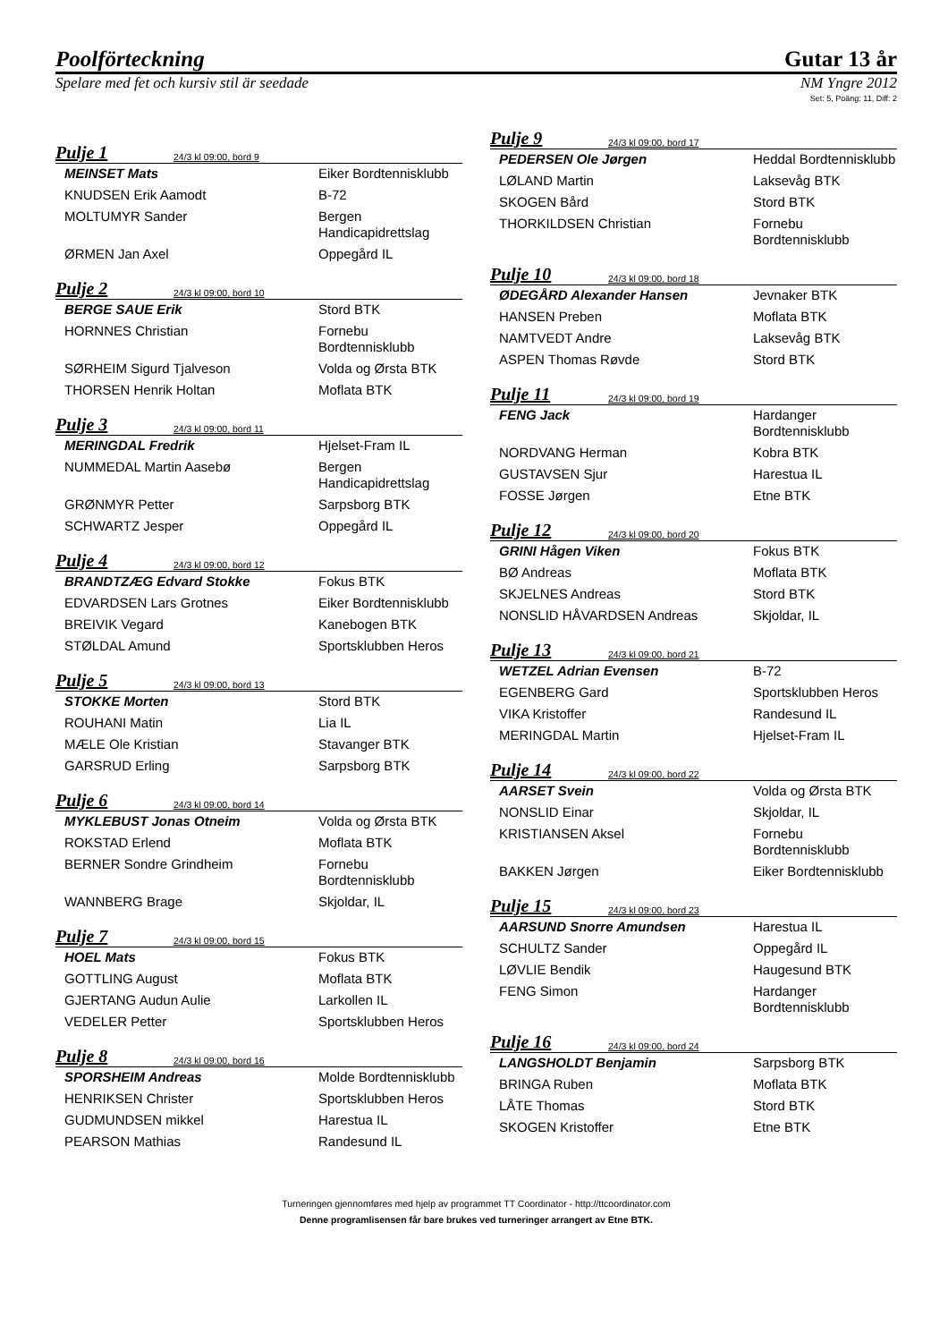Poolförteckning Gutar 13 år
Spelare med fet och kursiv stil är seedade NM Yngre 2012
Set: 5, Poäng: 11, Diff: 2
Pulje 1 24/3 kl 09:00, bord 9
| MEINSET Mats | Eiker Bordtennisklubb |
| KNUDSEN Erik Aamodt | B-72 |
| MOLTUMYR Sander | Bergen Handicapidrettslag |
| ØRMEN Jan Axel | Oppegård IL |
Pulje 2 24/3 kl 09:00, bord 10
| BERGE SAUE Erik | Stord BTK |
| HORNNES Christian | Fornebu Bordtennisklubb |
| SØRHEIM Sigurd Tjalveson | Volda og Ørsta BTK |
| THORSEN Henrik Holtan | Moflata BTK |
Pulje 3 24/3 kl 09:00, bord 11
| MERINGDAL Fredrik | Hjelset-Fram IL |
| NUMMEDAL Martin Aasebø | Bergen Handicapidrettslag |
| GRØNMYR Petter | Sarpsborg BTK |
| SCHWARTZ Jesper | Oppegård IL |
Pulje 4 24/3 kl 09:00, bord 12
| BRANDTZÆG Edvard Stokke | Fokus BTK |
| EDVARDSEN Lars Grotnes | Eiker Bordtennisklubb |
| BREIVIK Vegard | Kanebogen BTK |
| STØLDAL Amund | Sportsklubben Heros |
Pulje 5 24/3 kl 09:00, bord 13
| STOKKE Morten | Stord BTK |
| ROUHANI Matin | Lia IL |
| MÆLE Ole Kristian | Stavanger BTK |
| GARSRUD Erling | Sarpsborg BTK |
Pulje 6 24/3 kl 09:00, bord 14
| MYKLEBUST Jonas Otneim | Volda og Ørsta BTK |
| ROKSTAD Erlend | Moflata BTK |
| BERNER Sondre Grindheim | Fornebu Bordtennisklubb |
| WANNBERG Brage | Skjoldar, IL |
Pulje 7 24/3 kl 09:00, bord 15
| HOEL Mats | Fokus BTK |
| GOTTLING August | Moflata BTK |
| GJERTANG Audun Aulie | Larkollen IL |
| VEDELER Petter | Sportsklubben Heros |
Pulje 8 24/3 kl 09:00, bord 16
| SPORSHEIM Andreas | Molde Bordtennisklubb |
| HENRIKSEN Christer | Sportsklubben Heros |
| GUDMUNDSEN mikkel | Harestua IL |
| PEARSON Mathias | Randesund IL |
Pulje 9 24/3 kl 09:00, bord 17
| PEDERSEN Ole Jørgen | Heddal Bordtennisklubb |
| LØLAND Martin | Laksevåg BTK |
| SKOGEN Bård | Stord BTK |
| THORKILDSEN Christian | Fornebu Bordtennisklubb |
Pulje 10 24/3 kl 09:00, bord 18
| ØDEGÅRD Alexander Hansen | Jevnaker BTK |
| HANSEN Preben | Moflata BTK |
| NAMTVEDT Andre | Laksevåg BTK |
| ASPEN Thomas Røvde | Stord BTK |
Pulje 11 24/3 kl 09:00, bord 19
| FENG Jack | Hardanger Bordtennisklubb |
| NORDVANG Herman | Kobra BTK |
| GUSTAVSEN Sjur | Harestua IL |
| FOSSE Jørgen | Etne BTK |
Pulje 12 24/3 kl 09:00, bord 20
| GRINI Hågen Viken | Fokus BTK |
| BØ Andreas | Moflata BTK |
| SKJELNES Andreas | Stord BTK |
| NONSLID HÅVARDSEN Andreas | Skjoldar, IL |
Pulje 13 24/3 kl 09:00, bord 21
| WETZEL Adrian Evensen | B-72 |
| EGENBERG Gard | Sportsklubben Heros |
| VIKA Kristoffer | Randesund IL |
| MERINGDAL Martin | Hjelset-Fram IL |
Pulje 14 24/3 kl 09:00, bord 22
| AARSET Svein | Volda og Ørsta BTK |
| NONSLID Einar | Skjoldar, IL |
| KRISTIANSEN Aksel | Fornebu Bordtennisklubb |
| BAKKEN Jørgen | Eiker Bordtennisklubb |
Pulje 15 24/3 kl 09:00, bord 23
| AARSUND Snorre Amundsen | Harestua IL |
| SCHULTZ Sander | Oppegård IL |
| LØVLIE Bendik | Haugesund BTK |
| FENG Simon | Hardanger Bordtennisklubb |
Pulje 16 24/3 kl 09:00, bord 24
| LANGSHOLDT Benjamin | Sarpsborg BTK |
| BRINGA Ruben | Moflata BTK |
| LÅTE Thomas | Stord BTK |
| SKOGEN Kristoffer | Etne BTK |
Turneringen gjennomføres med hjelp av programmet TT Coordinator - http://ttcoordinator.com
Denne programlisensen får bare brukes ved turneringer arrangert av Etne BTK.